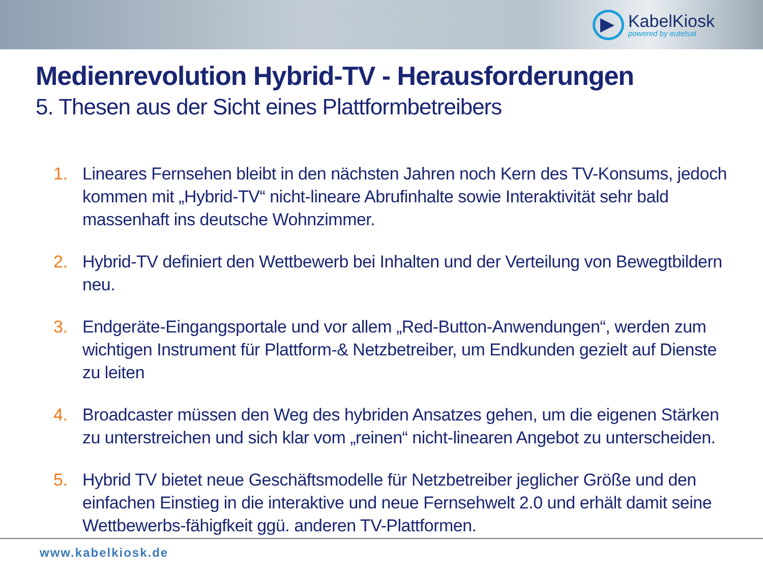KabelKiosk
powered by eutelsat
Medienrevolution Hybrid-TV - Herausforderungen
5. Thesen aus der Sicht eines Plattformbetreibers
1. Lineares Fernsehen bleibt in den nächsten Jahren noch Kern des TV-Konsums, jedoch kommen mit „Hybrid-TV“ nicht-lineare Abrufinhalte sowie Interaktivität sehr bald massenhaft ins deutsche Wohnzimmer.
2. Hybrid-TV definiert den Wettbewerb bei Inhalten und der Verteilung von Bewegtbildern neu.
3. Endgeräte-Eingangsportale und vor allem „Red-Button-Anwendungen“, werden zum wichtigen Instrument für Plattform-& Netzbetreiber, um Endkunden gezielt auf Dienste zu leiten
4. Broadcaster müssen den Weg des hybriden Ansatzes gehen, um die eigenen Stärken zu unterstreichen und sich klar vom „reinen“ nicht-linearen Angebot zu unterscheiden.
5. Hybrid TV bietet neue Geschäftsmodelle für Netzbetreiber jeglicher Größe und den einfachen Einstieg in die interaktive und neue Fernsehwelt 2.0 und erhält damit seine Wettbewerbs-fähigfkeit ggü. anderen TV-Plattformen.
www.kabelkiosk.de